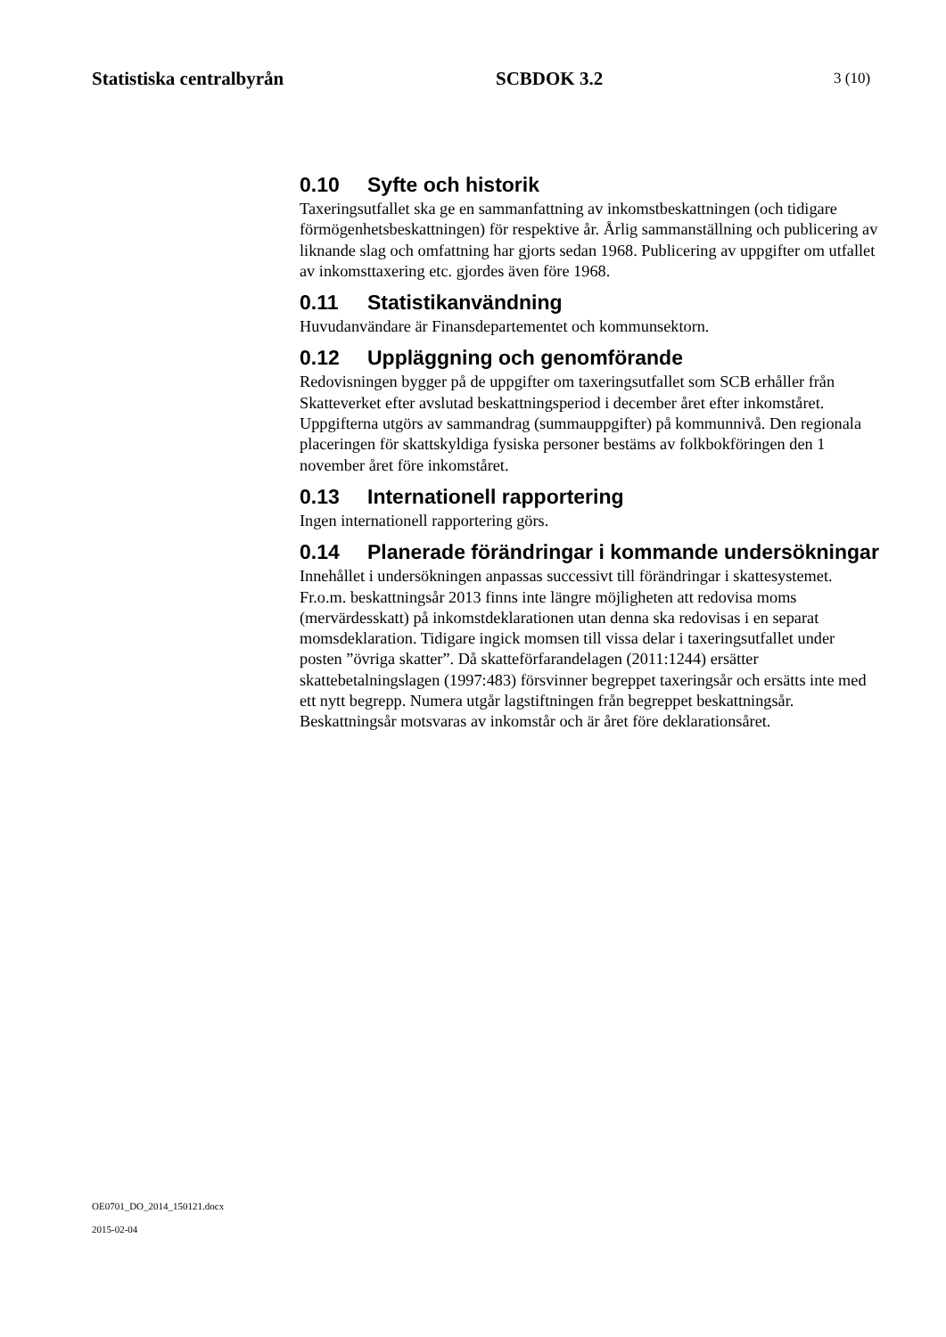Statistiska centralbyrån SCBDOK 3.2 3 (10)
0.10 Syfte och historik
Taxeringsutfallet ska ge en sammanfattning av inkomstbeskattningen (och tidigare förmögenhetsbeskattningen) för respektive år. Årlig sammanställning och publicering av liknande slag och omfattning har gjorts sedan 1968. Publicering av uppgifter om utfallet av inkomsttaxering etc. gjordes även före 1968.
0.11 Statistikanvändning
Huvudanvändare är Finansdepartementet och kommunsektorn.
0.12 Uppläggning och genomförande
Redovisningen bygger på de uppgifter om taxeringsutfallet som SCB erhåller från Skatteverket efter avslutad beskattningsperiod i december året efter inkomståret. Uppgifterna utgörs av sammandrag (summauppgifter) på kommunnivå. Den regionala placeringen för skattskyldiga fysiska personer bestäms av folkbokföringen den 1 november året före inkomståret.
0.13 Internationell rapportering
Ingen internationell rapportering görs.
0.14 Planerade förändringar i kommande undersökningar
Innehållet i undersökningen anpassas successivt till förändringar i skattesystemet. Fr.o.m. beskattningsår 2013 finns inte längre möjligheten att redovisa moms (mervärdesskatt) på inkomstdeklarationen utan denna ska redovisas i en separat momsdeklaration. Tidigare ingick momsen till vissa delar i taxeringsutfallet under posten ”övriga skatter”. Då skatteförfarandelagen (2011:1244) ersätter skattebetalningslagen (1997:483) försvinner begreppet taxeringsår och ersätts inte med ett nytt begrepp. Numera utgår lagstiftningen från begreppet beskattningsår. Beskattningsår motsvaras av inkomstår och är året före deklarationsåret.
OE0701_DO_2014_150121.docx
2015-02-04